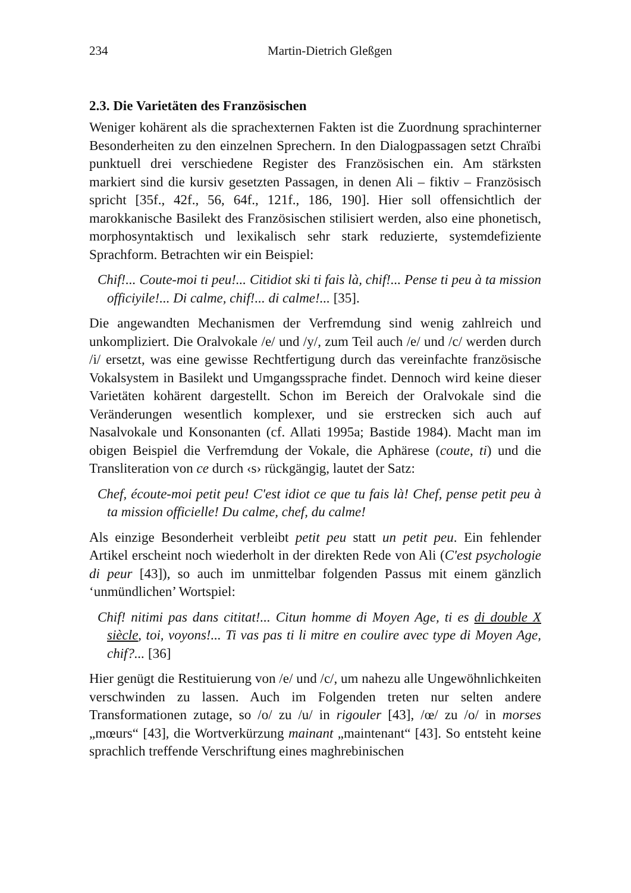234 Martin-Dietrich Gleßgen
2.3. Die Varietäten des Französischen
Weniger kohärent als die sprachexternen Fakten ist die Zuordnung sprachinterner Besonderheiten zu den einzelnen Sprechern. In den Dialogpassagen setzt Chraïbi punktuell drei verschiedene Register des Französischen ein. Am stärksten markiert sind die kursiv gesetzten Passagen, in denen Ali – fiktiv – Französisch spricht [35f., 42f., 56, 64f., 121f., 186, 190]. Hier soll offensichtlich der marokkanische Basilekt des Französischen stilisiert werden, also eine phonetisch, morphosyntaktisch und lexikalisch sehr stark reduzierte, systemdefiziente Sprachform. Betrachten wir ein Beispiel:
Chif!... Coute-moi ti peu!... Citidiot ski ti fais là, chif!... Pense ti peu à ta mission officiyile!... Di calme, chif!... di calme!... [35].
Die angewandten Mechanismen der Verfremdung sind wenig zahlreich und unkompliziert. Die Oralvokale /e/ und /y/, zum Teil auch /e/ und /c/ werden durch /i/ ersetzt, was eine gewisse Rechtfertigung durch das vereinfachte französische Vokalsystem in Basilekt und Umgangssprache findet. Dennoch wird keine dieser Varietäten kohärent dargestellt. Schon im Bereich der Oralvokale sind die Veränderungen wesentlich komplexer, und sie erstrecken sich auch auf Nasalvokale und Konsonanten (cf. Allati 1995a; Bastide 1984). Macht man im obigen Beispiel die Verfremdung der Vokale, die Aphärese (coute, ti) und die Transliteration von ce durch ‹s› rückgängig, lautet der Satz:
Chef, écoute-moi petit peu! C'est idiot ce que tu fais là! Chef, pense petit peu à ta mission officielle! Du calme, chef, du calme!
Als einzige Besonderheit verbleibt petit peu statt un petit peu. Ein fehlender Artikel erscheint noch wiederholt in der direkten Rede von Ali (C'est psychologie di peur [43]), so auch im unmittelbar folgenden Passus mit einem gänzlich ‘unmündlichen’ Wortspiel:
Chif! nitimi pas dans cititat!... Citun homme di Moyen Age, ti es di double X siècle, toi, voyons!... Ti vas pas ti li mitre en coulire avec type di Moyen Age, chif?... [36]
Hier genügt die Restituierung von /e/ und /c/, um nahezu alle Ungewöhnlichkeiten verschwinden zu lassen. Auch im Folgenden treten nur selten andere Transformationen zutage, so /o/ zu /u/ in rigouler [43], /œ/ zu /o/ in morses „mœurs“ [43], die Wortverkürzung mainant „maintenant“ [43]. So entsteht keine sprachlich treffende Verschriftung eines maghrebinischen